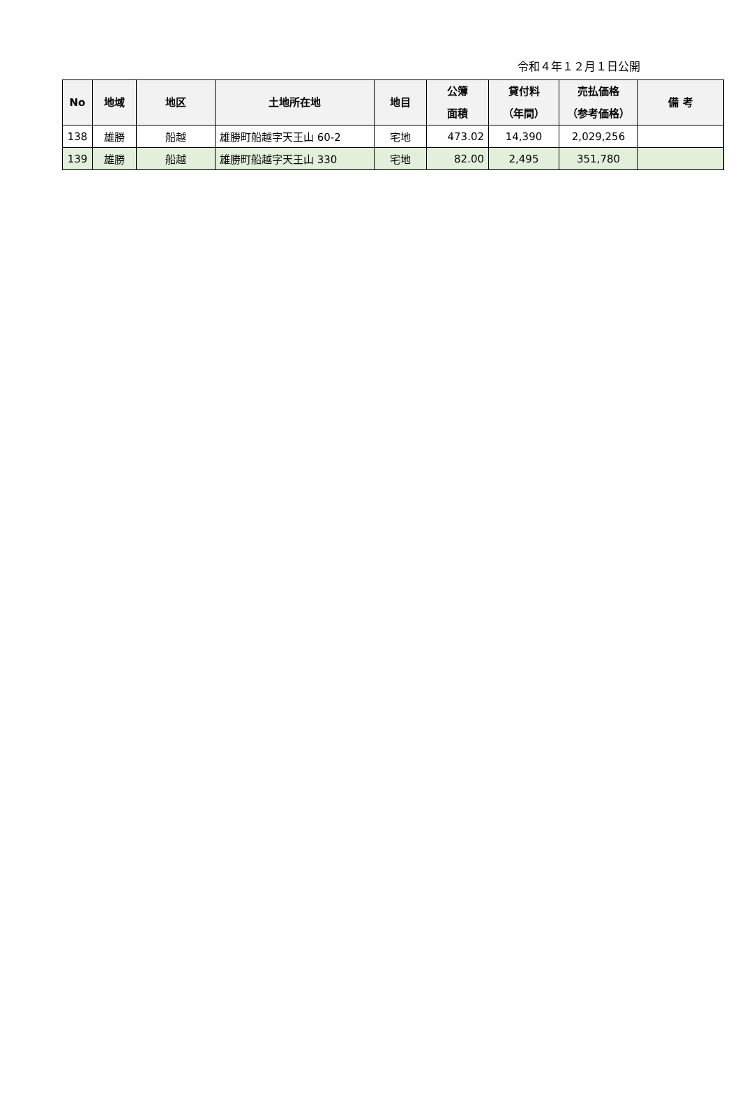令和４年１２月１日公開
| No | 地域 | 地区 | 土地所在地 | 地目 | 公簿 面積 | 貸付料 （年間） | 売払価格 （参考価格） | 備 考 |
| --- | --- | --- | --- | --- | --- | --- | --- | --- |
| 138 | 雄勝 | 船越 | 雄勝町船越字天王山 60-2 | 宅地 | 473.02 | 14,390 | 2,029,256 | |
| 139 | 雄勝 | 船越 | 雄勝町船越字天王山 330 | 宅地 | 82.00 | 2,495 | 351,780 | |